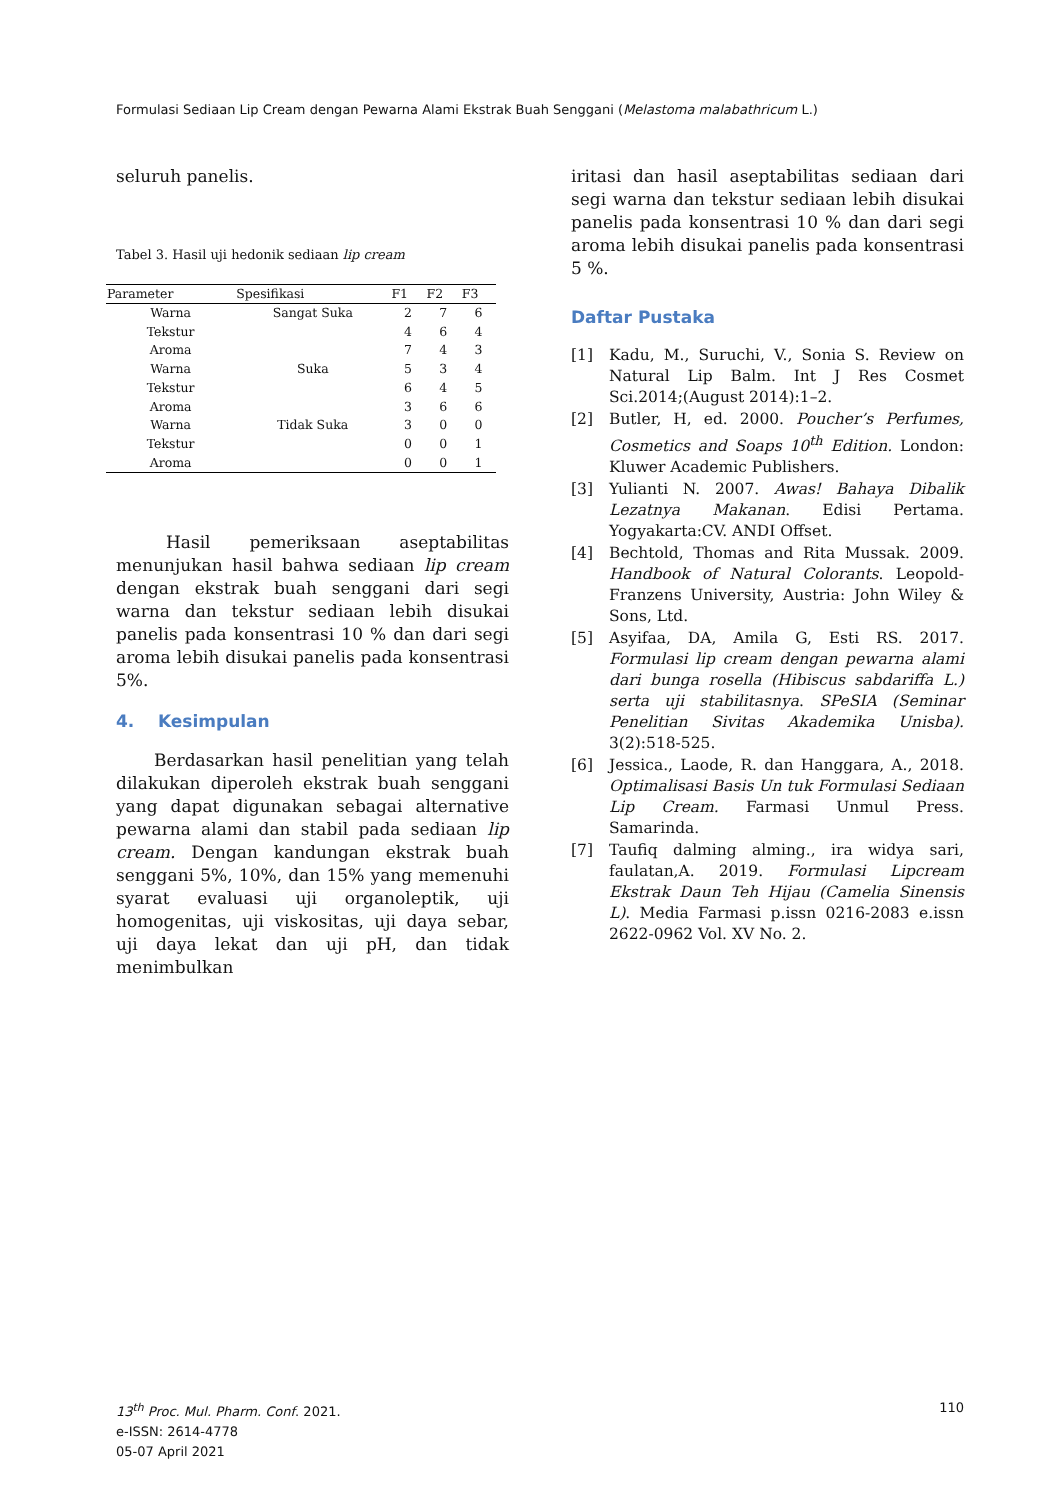Formulasi Sediaan Lip Cream dengan Pewarna Alami Ekstrak Buah Senggani (Melastoma malabathricum L.)
seluruh panelis.
Tabel 3. Hasil uji hedonik sediaan lip cream
| Parameter | Spesifikasi | F1 | F2 | F3 |
| --- | --- | --- | --- | --- |
| Warna | Sangat Suka | 2 | 7 | 6 |
| Tekstur | | 4 | 6 | 4 |
| Aroma | | 7 | 4 | 3 |
| Warna | Suka | 5 | 3 | 4 |
| Tekstur | | 6 | 4 | 5 |
| Aroma | | 3 | 6 | 6 |
| Warna | Tidak Suka | 3 | 0 | 0 |
| Tekstur | | 0 | 0 | 1 |
| Aroma | | 0 | 0 | 1 |
Hasil pemeriksaan aseptabilitas menunjukan hasil bahwa sediaan lip cream dengan ekstrak buah senggani dari segi warna dan tekstur sediaan lebih disukai panelis pada konsentrasi 10 % dan dari segi aroma lebih disukai panelis pada konsentrasi 5%.
4. Kesimpulan
Berdasarkan hasil penelitian yang telah dilakukan diperoleh ekstrak buah senggani yang dapat digunakan sebagai alternative pewarna alami dan stabil pada sediaan lip cream. Dengan kandungan ekstrak buah senggani 5%, 10%, dan 15% yang memenuhi syarat evaluasi uji organoleptik, uji homogenitas, uji viskositas, uji daya sebar, uji daya lekat dan uji pH, dan tidak menimbulkan
iritasi dan hasil aseptabilitas sediaan dari segi warna dan tekstur sediaan lebih disukai panelis pada konsentrasi 10 % dan dari segi aroma lebih disukai panelis pada konsentrasi 5 %.
Daftar Pustaka
[1] Kadu, M., Suruchi, V., Sonia S. Review on Natural Lip Balm. Int J Res Cosmet Sci.2014;(August 2014):1–2.
[2] Butler, H, ed. 2000. Poucher’s Perfumes, Cosmetics and Soaps 10<sup>th</sup> Edition. London: Kluwer Academic Publishers.
[3] Yulianti N. 2007. Awas! Bahaya Dibalik Lezatnya Makanan. Edisi Pertama. Yogyakarta:CV. ANDI Offset.
[4] Bechtold, Thomas and Rita Mussak. 2009. Handbook of Natural Colorants. Leopold-Franzens University, Austria: John Wiley & Sons, Ltd.
[5] Asyifaa, DA, Amila G, Esti RS. 2017. Formulasi lip cream dengan pewarna alami dari bunga rosella (Hibiscus sabdariffa L.) serta uji stabilitasnya. SPeSIA (Seminar Penelitian Sivitas Akademika Unisba). 3(2):518-525.
[6] Jessica., Laode, R. dan Hanggara, A., 2018. Optimalisasi Basis Un tuk Formulasi Sediaan Lip Cream. Farmasi Unmul Press. Samarinda.
[7] Taufiq dalming alming., ira widya sari, faulatan,A. 2019. Formulasi Lipcream Ekstrak Daun Teh Hijau (Camelia Sinensis L). Media Farmasi p.issn 0216-2083 e.issn 2622-0962 Vol. XV No. 2.
13<sup>th</sup> Proc. Mul. Pharm. Conf. 2021.
e-ISSN: 2614-4778
05-07 April 2021
110